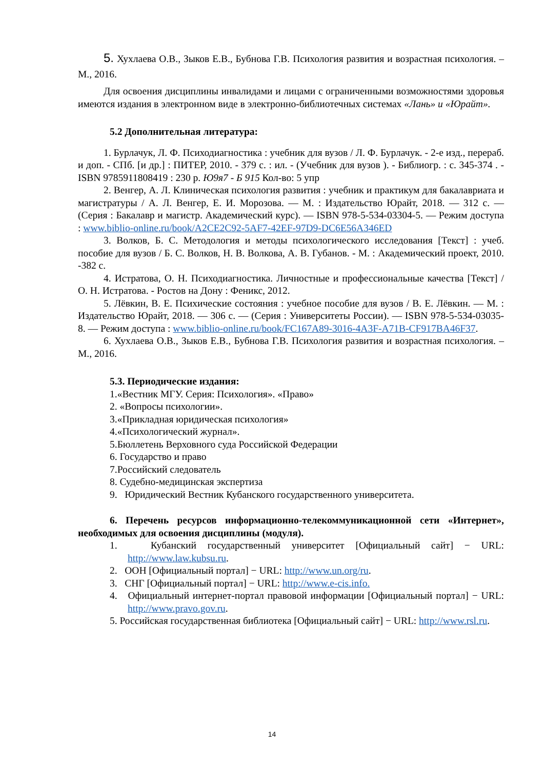5. Хухлаева О.В., Зыков Е.В., Бубнова Г.В. Психология развития и возрастная психология. – М., 2016.
Для освоения дисциплины инвалидами и лицами с ограниченными возможностями здоровья имеются издания в электронном виде в электронно-библиотечных системах «Лань» и «Юрайт».
5.2 Дополнительная литература:
1. Бурлачук, Л. Ф. Психодиагностика : учебник для вузов / Л. Ф. Бурлачук. - 2-е изд., перераб. и доп. - СПб. [и др.] : ПИТЕР, 2010. - 379 с. : ил. - (Учебник для вузов ). - Библиогр. : с. 345-374 . - ISBN 9785911808419 : 230 р. Ю9я7 - Б 915 Кол-во: 5 упр
2. Венгер, А. Л. Клиническая психология развития : учебник и практикум для бакалавриата и магистратуры / А. Л. Венгер, Е. И. Морозова. — М. : Издательство Юрайт, 2018. — 312 с. — (Серия : Бакалавр и магистр. Академический курс). — ISBN 978-5-534-03304-5. — Режим доступа : www.biblio-online.ru/book/A2CE2C92-5AF7-42EF-97D9-DC6E56A346ED
3. Волков, Б. С. Методология и методы психологического исследования [Текст] : учеб. пособие для вузов / Б. С. Волков, Н. В. Волкова, А. В. Губанов. - М. : Академический проект, 2010. -382 с.
4. Истратова, О. Н. Психодиагностика. Личностные и профессиональные качества [Текст] / О. Н. Истратова. - Ростов на Дону : Феникс, 2012.
5. Лёвкин, В. Е. Психические состояния : учебное пособие для вузов / В. Е. Лёвкин. — М. : Издательство Юрайт, 2018. — 306 с. — (Серия : Университеты России). — ISBN 978-5-534-03035-8. — Режим доступа : www.biblio-online.ru/book/FC167A89-3016-4A3F-A71B-CF917BA46F37.
6. Хухлаева О.В., Зыков Е.В., Бубнова Г.В. Психология развития и возрастная психология. – М., 2016.
5.3. Периодические издания:
1.«Вестник МГУ. Серия: Психология». «Право»
2. «Вопросы психологии».
3.«Прикладная юридическая психология»
4.«Психологический журнал».
5.Бюллетень Верховного суда Российской Федерации
6. Государство и право
7.Российский следователь
8. Судебно-медицинская экспертиза
9. Юридический Вестник Кубанского государственного университета.
6. Перечень ресурсов информационно-телекоммуникационной сети «Интернет», необходимых для освоения дисциплины (модуля).
1. Кубанский государственный университет [Официальный сайт] − URL: http://www.law.kubsu.ru.
2. ООН [Официальный портал] − URL: http://www.un.org/ru.
3. СНГ [Официальный портал] − URL: http://www.e-cis.info.
4. Официальный интернет-портал правовой информации [Официальный портал] − URL: http://www.pravo.gov.ru.
5. Российская государственная библиотека [Официальный сайт] − URL: http://www.rsl.ru.
14